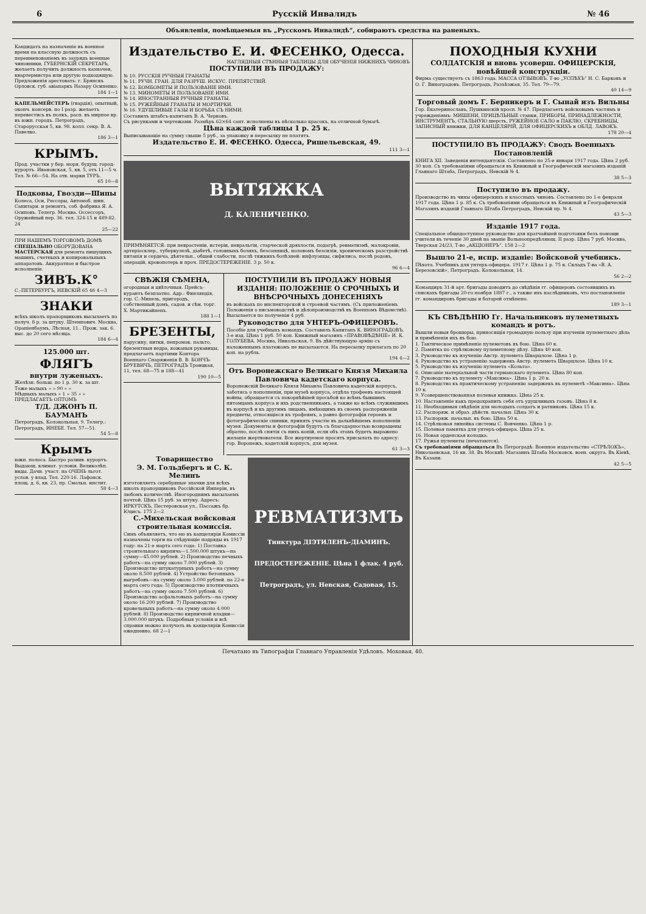6 Русскій Инвалидъ № 46
Объявленія, помѣщаемыя въ „Русскомъ Инвалидѣ“, собираютъ средства на раненыхъ.
Кандидатъ на назначеніе въ военное время на классную должность съ переименованіемъ въ заурядъ военные чиновники, ГУБЕРНСКІЙ СЕКРЕТАРЬ, желаетъ получить должность казначея, квартермистра или другую подходящую. Предложенія арестовать: г. Брянскъ Орловск. губ. авіапаркъ Назару Осипенко.
184 1—1
КАПЕЛЬМЕЙСТЕРЪ (гвардія), опытный, оконч. консерв. по I разр. желаетъ перевестись въ полкъ, расп. въ мирное вр. въ южн. городъ. Петроградъ, Староруcская 5, кв. 98. колл. секр. В. А. Павелко.
186 3—1
КРЫМЪ.
Прод. участки у бер. моря, будущ. город-курортъ. Ивановская, 5, кв. 5, отъ 11—5 ч. Тел. № 66—54. На отв. марки ТУРЪ.
65 10—8
Подковы, Гвозди—Шипы
Колеса, Оси, Рессоры, Автомоб. шин. Санитари. и ремонтъ, соб. фабрика Я. А. Осиповъ. Телегр. Москва. Оссессоръ, Оружейный пер. 36. тел. 324-15 и 489-82. 24
25—22
ПРИ НАШЕМЪ ТОРГОВОМЪ ДОМѢ СПЕЦІАЛЬНО ОБОРУДОВАНА МАСТЕРСКАЯ для ремонта пишущихъ машинъ, счетныхъ и копировальныхъ аппаратовъ. Аккуратное и быстрое исполненіе.
ЗИВЪ.К°
С.-ПЕТЕРБУРГЪ, НЕВСКІЙ 65 46 4—3
ЗНАКИ
всѣхъ школъ прапорщиковъ высылаетъ по получ. 8 р. за штуку. Штемпович. Москва, Ораніенбаумъ, Лѣсная, 11.. Прож. зак. 6. выс. до 20 сего мѣсяца.
184 6—4
125.000 шт.
ФЛЯГЪ
внутри луженыхъ.
Желѣзн. больш. по 1 р. 30 к. за шт.
Тоже малыхъ » » 90 » »
Мѣдныхъ малыхъ » 1 » 35 » »
ПРЕДЛАГАЕТЪ ОПТОМЪ
Т/Д. ДЖОНЪ П. БАУМАНЪ
Петроградъ, Колокольная, 9. Телегр.: Петроградъ, ИНЕБЕ. Тел. 57—51.
54 5—8
Крымъ
южн. полоса. Быстро развив. курортъ. Выдающ. климат. условія. Великолѣп. виды. Дачн. участ. на ОЧЕНЬ льгот. услов. у влад. Тел. 220-16. Лафонск. площ. д. 6, кв. 23, пр. Смольн. инстит.
58 4—3
Издательство Е. И. ФЕСЕНКО, Одесса.
НАГЛЯДНЫЯ СТѢННЫЯ ТАБЛИЦЫ ДЛЯ ОБУЧЕНІЯ НИЖНИХЪ ЧИНОВЪ
ПОСТУПИЛИ ВЪ ПРОДАЖУ:
№ 10. РУССКІЯ РУЧНЫЯ ГРАНАТЫ
№ 11. РУЧН. ГРАН. ДЛЯ РАЗРУШ. ИСКУС. ПРЕПЯТСТВІЙ.
№ 12. БОМБОМЕТЫ И ПОЛЬЗОВАНІЕ ИМИ.
№ 13. МИНОМЕТЫ И ПОЛЬЗОВАНІЕ ИМИ.
№ 14. ИНОСТРАННЫЯ РУЧНЫЯ ГРАНАТЫ.
№ 15. РУЖЕЙНЫЯ ГРАНАТЫ И МОРТИРКИ.
№ 16. УДУШЛИВЫЕ ГАЗЫ И БОРЬБА СЪ НИМИ.
Составилъ штабсъ-капитанъ В. А. Черковъ.
Съ рисунками и чертежами. Размѣръ 62×64 сант. исполнены въ нѣсколько красокъ, на отличной бумагѣ.
Цѣна каждой таблицы 1 р. 25 к.
Выписывающіе на сумму свыше 5 руб., за упаковку и пересылку не платятъ.
Издательство Е. И. ФЕСЕНКО. Одесса, Ришельевская, 49.
111 3—1
ВЫТЯЖКА
Д. КАЛЕНИЧЕНКО.
ПРИМѢНЯЕТСЯ: при неврастеніи, истеріи, невральгіи, старческой дряхлости, подагрѣ, ревматизмѣ, малокровіи, артеріосклер., туберкулезѣ, діабетѣ, головныхъ боляхъ, безсонницѣ, половомъ безсиліи, хроническомъ разстройствѣ питанія и сердеча, дѣятельн., общей слабости, послѣ тяжкихъ болѣзней: инфлуэнцы, сифилиса, послѣ родовъ, операцій, кровопотерь и проч. ПРЕДОСТЕРЕЖЕНІЕ. 3 р. 50 к.
96 6—4
СВѢЖІЯ СѢМЕНА,
огородныя и цвѣточныя. Прейсъ-курантъ безплатно. Адр.: Финляндія, гор. С.-Михель, пригородъ, собственный домъ, садов. и сѣм. торг. Х. Мартикайненъ.
188 1—1
БРЕЗЕНТЫ,
парусину, нитки, непромок. пальто, брезентныя ведра, кожаныя рукавицы, предлагаетъ партіями Контора Военнаго Снаряженія В. В. БОНЧЪ-БРУЕВИЧЪ, ПЕТРОГРАДЪ Троицкая, 11, тел. 68—75 и 188—41
190 10—5
ПОСТУПИЛИ ВЪ ПРОДАЖУ НОВЫЯ ИЗДАНІЯ: ПОЛОЖЕНІЕ О СРОЧНЫХЪ И ВНѢСРОЧНЫХЪ ДОНЕСЕНІЯХЪ
въ войскахъ по инспекторской и строевой частямъ. (Съ приложеніемъ Положенія о письмоводствѣ и дѣлопроизводствѣ въ Военномъ Вѣдомствѣ). Высылается по полученіи 4 руб.
Руководство для УНТЕРЪ-ОФИЦЕРОВЪ.
Пособіе для учебныхъ командъ. Составилъ Капитанъ К. ВИНОГРАДОВЪ. 3-е изд. Цѣна 1 руб. 50 коп. Книжный магазинъ «ПРАВОВѢДѢНІЕ» И. К. ГОЛУБЕВА. Москва, Никольская, 9. Въ дѣйствующую армію съ наложеннымъ платежомъ не высылаются. На пересылку прилагать по 20 коп. на рубль.
194 4—2
Отъ Воронежскаго Великаго Князя Михаила Павловича кадетскаго корпуса.
Воронежскій Великаго Князя Михаила Павловича кадетскій корпусъ, заботясь о пополненіи, при музеѣ корпуса, отдѣла трофеевъ настоящей войны, обращается съ покорнѣйшей просьбой ко всѣмъ бывшимъ питомцамъ корпуса и ихъ родственникамъ, а также ко всѣмъ служившимъ въ корпусѣ и къ другимъ лицамъ, имѣющимъ въ своемъ распоряженіи предметы, относящіеся къ трофеямъ, а равно фотографіи героевъ и фотографическіе снимки, принять участіе въ дальнѣйшемъ пополненіи музея. Документы и фотографіи будутъ съ благодарностью возвращены обратно, послѣ снятія съ нихъ копій, если объ этомъ будетъ выражено желаніе жертвователя. Все жертвуемое просятъ присылать по адресу: гор. Воронежъ, кадетскій корпусъ, для музея.
61 3—3
Товарищество
Э. М. Гольдбергъ и С. К. Мелинъ
изготовляетъ серебряные значки для всѣхъ школъ прапорщиковъ Россійской Имперіи, въ любомъ количествѣ. Иногороднимъ высылаемъ почтой. Цѣна 15 руб. за штуку. Адресъ: ИРКУТСКЪ, Пестеровская ул., Пассажъ бр. Юцисъ. 175 2—2
С.-Михельская войсковая строительная комиссія.
Симъ объявляетъ, что ею въ канцеляріи Комиссіи назначены торги на слѣдующіе подряды въ 1917 году: на 21-е марта сего года: 1) Поставка строительнаго кирпича—1.500.000 штукъ—на сумму—45.000 рублей. 2) Производство печныхъ работъ—на сумму около 7.000 рублей. 3) Производство штукатурныхъ работъ—на сумму около 8.500 рублей. 4) Устройство бетонныхъ выгребовъ—на сумму около 3.000 рублей. на 22-е марта сего года: 5) Производство плотничныхъ работъ—на сумму около 7.500 рублей. 6) Производство асфальтовыхъ работъ—на сумму около 16.200 рублей. 7) Производство кровельныхъ работъ—на сумму около 4.000 рублей. 8) Производство кирпичной кладки—3.000.000 штукъ. Подробныя условія и всѣ справки можно получать въ канцеляріи Комиссіи ежедневно. 68 2—1
РЕВМАТИЗМЪ
Тинктура ДІЭТИЛЕНЪ-ДІАМИНЪ. ПРЕДОСТЕРЕЖЕНІЕ. Цѣна 1 флак. 4 руб. Петроградъ, ул. Невская, Садовая, 15.
ПОХОДНЫЯ КУХНИ
СОЛДАТСКІЯ и вновь усоверш. ОФИЦЕРСКІЯ, новѣйшей конструкціи.
Фирма существуетъ съ 1863 года. МАССА ОТЗЫВОВЪ. Т-во „УСПѢХЪ“ Н. С. Барковъ и О. Г. Виноградовъ. Петроградъ, Разъѣзжая, 35. Тел. 79—79.
40 14—9
Торговый домъ Г. Берникеръ и Г. Сынай изъ Вильны
Гор. Екатеринославъ, Пушкинскій просп. № 47. Предлагаетъ войсковымъ частямъ и учрежденіямъ: МИШЕНИ, ПРИЦѢЛЬНЫЕ станки, ПРИБОРЫ, ПРИНАДЛЕЖНОСТИ, ИНСТРУМЕНТЪ, СТАЛЬНУЮ шерсть, РУЖЕЙНОЕ САЛО и ПАКЛЮ, СКРЕБНИЦЫ, ЗАПИСНЫЙ книжки, ДЛЯ КАНЦЕЛЯРІЙ, ДЛЯ ОФИЦЕРСКИХЪ и ОБЛД. ЛАВОКЪ.
178 20—4
ПОСТУПИЛО ВЪ ПРОДАЖУ: Сводъ Военныхъ Постановленій
КНИГА XII. Заведенія интендантскія. Составлено по 25-е января 1917 года. Цѣна 2 руб. 30 коп. Съ требованіями обращаться въ Книжный и Географическій магазинъ изданій Главнаго Штаба, Петроградъ, Невскій № 4.
38 5—3
Поступило въ продажу.
Производство въ чины офицерскихъ и классныхъ чиновъ. Составлено по 1-е февраля 1917 года. Цѣна 1 р. 85 к. Съ требованіями обращаться въ Книжный и Географическій Магазинъ изданій Главнаго Штаба Петроградъ, Невскій пр. № 4.
43 5—3
Изданіе 1917 года.
Спеціальное общедоступное руководство для кратчайшей подготовки безъ помощи учителя въ теченіе 30 дней на званіе Вольноопредѣляющ. II разр. Цѣна 7 руб. Москва, Тверская 24/23, Т-во „АКЦІОНЕРЪ“. 158 2—2
Вышло 21-е, испр. изданіе: Войсковой учебникъ.
Пѣхота. Учебникъ для унтеръ-офицера. 1917 г. Цѣна 1 р. 75 к. Складъ Т-ва «В. А. Березовскій», Петроградъ. Колокольная, 14.
56 2—2
Командиръ 31-й арт. бригады доводитъ до свѣдѣнія гг. офицеровъ состоявшихъ въ спискахъ бригады 20-го ноября 1887 г., а также ихъ наслѣдниковъ, что постановленіе гг. командировъ бригады и батарей отмѣнено.
189 3—1
КЪ СВѢДѢНІЮ Гг. Начальниковъ пулеметныхъ командъ и ротъ.
Вышли новыя брошюры, приносящія громадную пользу при изученіи пулеметнаго дѣла и примѣненія ихъ въ бою.
1. Тактическое примѣненіе пулеметовъ въ бою. Цѣна 60 к.
2. Памятка по стрѣлковому пулеметному дѣлу. Цѣна 40 коп.
3. Руководство къ изученію Австр. пулемета Шварцлозе. Цѣна 1 р.
4. Руководство къ устраненію задержекъ Австр. пулемета Шварцлозе. Цѣна 10 к.
5. Руководство къ изученію пулемета «Кольта».
6. Описаніе матеріальной части германскаго пулемета. Цѣна 80 коп.
7. Руководство къ пулемету «Максима». Цѣна 1 р. 20 к.
8. Руководство къ практическому устраненію задержекъ въ пулеметѣ «Максима». Цѣна 10 к.
9. Усовершенствованная полевая книжка. Цѣна 25 к.
10. Наставленіе какъ предохранить себя отъ удушливыхъ газовъ. Цѣна 8 к.
11. Необходимыя свѣдѣнія для молодыхъ солдатъ и ратниковъ. Цѣна 15 к.
12. Распоряж. и образ. дѣйств. начальн. Цѣна 30 к.
13. Распоряж. начальн. въ бою. Цѣна 50 к.
14. Стрѣлковая линейка системы С. Вовченко. Цѣна 1 р.
15. Полевая памятка для унтеръ-офицера. Цѣна 25 к.
16. Новая орденская колодка.
17. Ружья пулеметы (печатаются).
Съ требованіями обращаться Въ Петроградѣ: Военное издательство «СТРѢЛОКЪ», Николаевская, 16 кв. 38. Въ Москвѣ: Магазинъ Штаба Московск. воен. округа. Въ Кіевѣ, Въ Казани.
42 5—5
Печатано въ Типографіи Главнаго Управленія Удѣловъ. Моховая, 40.